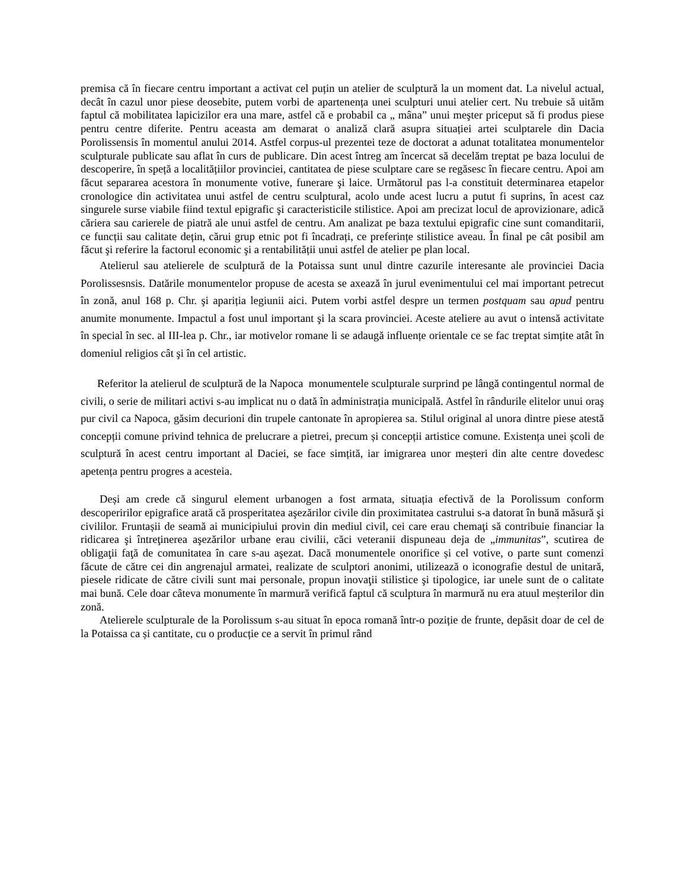premisa că în fiecare centru important a activat cel puțin un atelier de sculptură la un moment dat. La nivelul actual, decât în cazul unor piese deosebite, putem vorbi de apartenența unei sculpturi unui atelier cert. Nu trebuie să uităm faptul că mobilitatea lapicizilor era una mare, astfel că e probabil ca „ mâna” unui meşter priceput să fi produs piese pentru centre diferite. Pentru aceasta am demarat o analiză clară asupra situației artei sculptarele din Dacia Porolissensis în momentul anului 2014. Astfel corpus-ul prezentei teze de doctorat a adunat totalitatea monumentelor sculpturale publicate sau aflat în curs de publicare. Din acest întreg am încercat să decelăm treptat pe baza locului de descoperire, în speță a localitățiilor provinciei, cantitatea de piese sculptare care se regăsesc în fiecare centru. Apoi am făcut separarea acestora în monumente votive, funerare şi laice. Următorul pas l-a constituit determinarea etapelor cronologice din activitatea unui astfel de centru sculptural, acolo unde acest lucru a putut fi suprins, în acest caz singurele surse viabile fiind textul epigrafic şi caracteristicile stilistice. Apoi am precizat locul de aprovizionare, adică căriera sau carierele de piatră ale unui astfel de centru. Am analizat pe baza textului epigrafic cine sunt comanditarii, ce funcții sau calitate dețin, cărui grup etnic pot fi încadrați, ce preferințe stilistice aveau. În final pe cât posibil am făcut şi referire la factorul economic şi a rentabilității unui astfel de atelier pe plan local.
Atelierul sau atelierele de sculptură de la Potaissa sunt unul dintre cazurile interesante ale provinciei Dacia Porolissesnsis. Datările monumentelor propuse de acesta se axează în jurul evenimentului cel mai important petrecut în zonă, anul 168 p. Chr. şi apariția legiunii aici. Putem vorbi astfel despre un termen postquam sau apud pentru anumite monumente. Impactul a fost unul important şi la scara provinciei. Aceste ateliere au avut o intensă activitate în special în sec. al III-lea p. Chr., iar motivelor romane li se adaugă influențe orientale ce se fac treptat simțite atât în domeniul religios cât şi în cel artistic.
Referitor la atelierul de sculptură de la Napoca monumentele sculpturale surprind pe lângă contingentul normal de civili, o serie de militari activi s-au implicat nu o dată în administrația municipală. Astfel în rândurile elitelor unui oraş pur civil ca Napoca, găsim decurioni din trupele cantonate în apropierea sa. Stilul original al unora dintre piese atestă concepții comune privind tehnica de prelucrare a pietrei, precum și concepții artistice comune. Existența unei școli de sculptură în acest centru important al Daciei, se face simțită, iar imigrarea unor meșteri din alte centre dovedesc apetența pentru progres a acesteia.
Deși am crede că singurul element urbanogen a fost armata, situația efectivă de la Porolissum conform descoperirilor epigrafice arată că prosperitatea aşezărilor civile din proximitatea castrului s-a datorat în bună măsură şi civililor. Fruntașii de seamă ai municipiului provin din mediul civil, cei care erau chemaţi să contribuie financiar la ridicarea şi întreţinerea aşezărilor urbane erau civilii, căci veteranii dispuneau deja de „immunitas”, scutirea de obligaţii faţă de comunitatea în care s-au aşezat. Dacă monumentele onorifice și cel votive, o parte sunt comenzi făcute de către cei din angrenajul armatei, realizate de sculptori anonimi, utilizează o iconografie destul de unitară, piesele ridicate de către civili sunt mai personale, propun inovaţii stilistice şi tipologice, iar unele sunt de o calitate mai bună. Cele doar câteva monumente în marmură verifică faptul că sculptura în marmură nu era atuul meșterilor din zonă.
Atelierele sculpturale de la Porolissum s-au situat în epoca romană într-o poziție de frunte, depăsit doar de cel de la Potaissa ca și cantitate, cu o producție ce a servit în primul rând